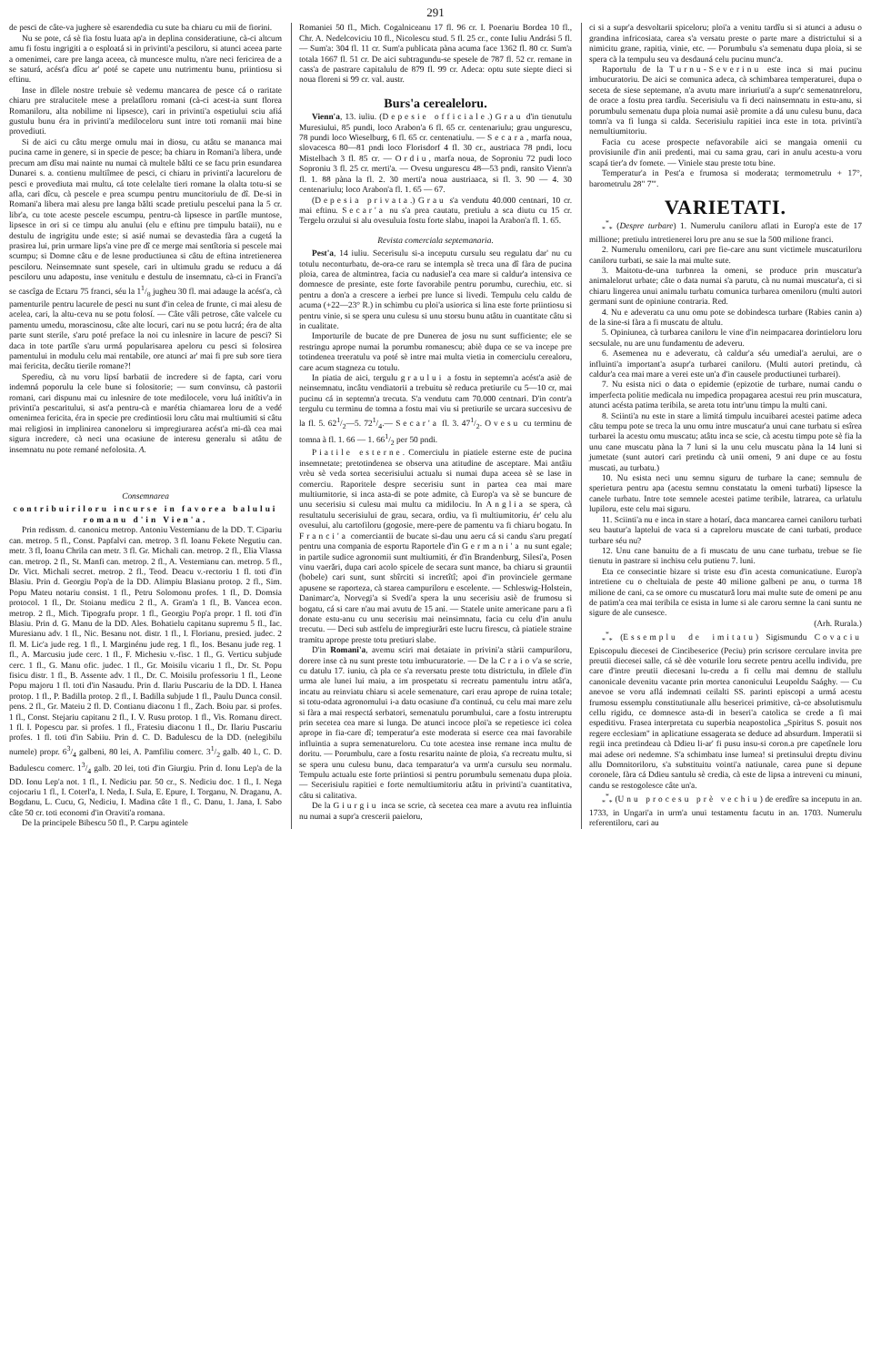291
de pesci de câte-va jughere sè esarendedia cu sute ba chiaru cu mii de fiorini.
Nu se pote, cá sè fia fostu luata ap'a in deplina consideratiune, cà-ci altcum amu fi fostu ingrigiti a o esploatá si in privinti'a pesciloru, si atunci aceea parte a omenimei, care pre langa aceea, cà muncesce multu, n'are neci fericirea de a se saturá, acést'a dîcu ar' poté se capete unu nutrimentu bunu, priintiosu si eftinu.
Inse in dîlele nostre trebuie sè vedemu mancarea de pesce cá o raritate chiaru pre stralucitele mese a prelatîloru romani (cà-ci acest-ia sunt florea Romaniloru, alta nobilime ni lipsesce), cari in privinti'a ospetiului sciu afiá gustulu bunu éra in privinti'a mediloceloru sunt intre toti romanii mai bine provediuti.
Si de aici cu câtu merge omulu mai in diosu, cu atâtu se mananca mai pucina carne in genere, si in specie de pesce; ba chiaru in Romani'a libera, unde precum am dîsu mai nainte nu numai cà multele bălti ce se facu prin esundarea Dunarei s. a. contienu multiîmee de pesci, ci chiaru in privinti'a lacureloru de pesci e provediuta mai multu, cá tote celelalte tieri romane la olalta totu-si se afla, cari dîcu, cà pescele e prea scumpu pentru muncitoriulu de dî. De-si in Romani'a libera mai alesu pre langa bălti scade pretiulu pescelui pana la 5 cr. libr'a, cu tote aceste pescele escumpu, pentru-cà lipsesce in partîle muntose, lipsesce in ori si ce timpu alu anului (elu e eftinu pre timpulu bataii), nu e destulu de ingrigitu unde este; si asié numai se devastedia fàra a cugetá la prasirea lui, prin urmare lips'a vine pre dî ce merge mai sentîtoria si pescele mai scumpu; si Domne câtu e de lesne productiunea si câtu de eftina intretienerea pesciloru. Neinsemnate sunt spesele, cari in ultimulu gradu se reducu a dá pesciloru unu adapostu, inse venitulu e destulu de insemnatu, cà-ci in Franci'a se cascîga de Ectaru 75 franci, séu la 11/8 jugheu 30 fl. mai adauge la acést'a, cà pamenturile pentru lacurele de pesci nu sunt d'in celea de frunte, ci mai alesu de acelea, cari, la altu-ceva nu se potu folosí. — Câte vâli petrose, câte valcele cu pamentu umedu, morascinosu, câte alte locuri, cari nu se potu lucrá; éra de alta parte sunt sterile, s'aru poté preface la noi cu inlesnire in lacure de pesci? Si daca in tote partîle s'aru urmá popularisarea apeloru cu pesci si folosirea pamentului in modulu celu mai rentabile, ore atunci ar' mai fi pre sub sore tiera mai fericita, decâtu tierile romane?!
Sperediu, cà nu voru lipsí barbatii de incredere si de fapta, cari voru indemná poporulu la cele bune si folositorie; — sum convinsu, cà pastorii romani, cari dispunu mai cu inlesnire de tote medilocele, voru luá initîtiv'a in privinti'a pescaritului, si ast'a pentru-cà e marétia chiamarea loru de a vedé omenimea fericita, éra in specie pre credintiosii loru câtu mai multiumiti si câtu mai religiosi in implinirea canoneloru si impregiurarea acést'a mi-dà cea mai sigura incredere, cà neci una ocasiune de interesu generalu si atâtu de insemnatu nu pote remané nefolosita. A.
Consemnarea
contribuiriloru incurse in favorea balului romanu d'in Vien'a.
Prin redissm. d. canonicu metrop. Antoniu Vestemianu de la DD. T. Cipariu can. metrop. 5 fl., Const. Papfalvi can. metrop. 3 fl. Ioanu Fekete Negutiu can. metr. 3 fl, Ioanu Chrila can metr. 3 fl. Gr. Michali can. metrop. 2 fl., Elia Vlassa can. metrop. 2 fl., St. Manfi can. metrop. 2 fl., A. Vestemianu can. metrop. 5 fl., Dr. Vict. Michali secret. metrop. 2 fl., Teod. Deacu v.-rectoriu 1 fl. toti d'in Blasiu. Prin d. Georgiu Pop'a de la DD. Alimpiu Blasianu protop. 2 fl., Sim. Popu Mateu notariu consist. 1 fl., Petru Solomonu profes. 1 fl., D. Domsia protocol. 1 fl., Dr. Stoianu medicu 2 fl., A. Gram'a 1 fl., B. Vancea econ. metrop. 2 fl., Mich. Tipografu propr. 1 fl., Georgiu Pop'a propr. 1 fl. toti d'in Blasiu. Prin d. G. Manu de la DD. Ales. Bohatielu capitanu supremu 5 fl., Iac. Muresianu adv. 1 fl., Nic. Besanu not. distr. 1 fl., I. Florianu, presied. judec. 2 fl. M. Lic'a jude reg. 1 fl., I. Marginénu jude reg. 1 fl., Ios. Besanu jude reg. 1 fl., A. Marcusiu jude cerc. 1 fl., F. Michesiu v.-fisc. 1 fl., G. Verticu subjude cerc. 1 fl., G. Manu ofic. judec. 1 fl., Gr. Moisilu vicariu 1 fl., Dr. St. Popu fisicu distr. 1 fl., B. Assente adv. 1 fl., Dr. C. Moisilu professoriu 1 fl., Leone Popu majoru 1 fl. toti d'in Nasaudu. Prin d. Ilariu Puscariu de la DD. I. Hanea protop. 1 fl., P. Badilla protop. 2 fl., I. Badilla subjude 1 fl., Paulu Dunca consil. pens. 2 fl., Gr. Mateiu 2 fl. D. Contianu diaconu 1 fl., Zach. Boiu par. si profes. 1 fl., Const. Stejariu capitanu 2 fl., I. V. Rusu protop. 1 fl., Vis. Romanu direct. 1 fl. I. Popescu par. si profes. 1 fl., Fratesiu diaconu 1 fl., Dr. Ilariu Puscariu profes. 1 fl. toti d'in Sabiiu. Prin d. C. D. Badulescu de la DD. (nelegibilu numele) propr. 63/4 galbeni, 80 lei, A. Pamfiliu comerc. 31/2 galb. 40 l., C. D. Badulescu comerc. 13/4 galb. 20 lei, toti d'in Giurgiu. Prin d. Ionu Lep'a de la DD. Ionu Lep'a not. 1 fl., I. Nediciu par. 50 cr., S. Nediciu doc. 1 fl., I. Nega cojocariu 1 fl., I. Coterl'a, I. Neda, I. Sula, E. Epure, I. Torganu, N. Draganu, A. Bogdanu, L. Cucu, G, Nediciu, I. Madina câte 1 fl., C. Danu, 1. Jana, I. Sabo câte 50 cr. toti economi d'in Oraviti'a romana.
De la principele Bibescu 50 fl., P. Carpu agintele
Romaniei 50 fl., Mich. Cogalniceanu 17 fl. 96 cr. I. Poenariu Bordea 10 fl., Chr. A. Nedelcoviciu 10 fl., Nicolescu stud. 5 fl. 25 cr., conte Iuliu Andrási 5 fl. — Sum'a: 304 fl. 11 cr. Sum'a publicata pàna acuma face 1362 fl. 80 cr. Sum'a totala 1667 fl. 51 cr. De aici subtragundu-se spesele de 787 fl. 52 cr. remane in cass'a de pastrare capitalulu de 879 fl. 99 cr. Adeca: optu sute siepte dieci si noua floreni si 99 cr. val. austr.
Burs'a cerealeloru.
Vienn'a, 13. iuliu. (Depesie officiale.) Grau d'in tienutulu Muresiului, 85 pundi, loco Arabon'a 6 fl. 65 cr. centenariulu; grau ungurescu, 78 pundi loco Wieselburg, 6 fl. 65 cr. centenatiulu. — Secara, marfa noua, slovacesca 80—81 pndi loco Florisdorf 4 fl. 30 cr., austriaca 78 pndi, locu Mistelbach 3 fl. 85 cr. — Ordiu, marfa noua, de Soproniu 72 pudi loco Soproniu 3 fl. 25 cr. merti'a. — Ovesu ungurescu 48—53 pndi, ransito Vienn'a fl. 1. 88 pàna la fl. 2. 30 merti'a noua austriaaca, si fl. 3. 90 — 4. 30 centenariulu; loco Arabon'a fl. 1. 65 — 67.
(Depesia privata.) Grau s'a vendutu 40.000 centnari, 10 cr. mai eftinu. Secar'a nu s'a prea cautatu, pretiulu a sca diutu cu 15 cr. Tergelu orzului si alu ovesuluia fostu forte slabu, inapoi la Arabon'a fl. 1. 65.
Revista comerciala septemanaria.
Pest'a, 14 iuliu. Secerisulu si-a inceputu cursulu seu regulatu dar' nu cu totulu neconturbatu, de-ora-ce raru se intempla sè treca una dî fàra de pucina ploia, carea de altmintrea, facia cu nadusiel'a cea mare si caldur'a intensiva ce domnesce de presinte, este forte favorabile pentru porumbu, curechiu, etc. si pentru a don'a a crescere a ierbei pre lunce si livedi. Tempulu celu caldu de acuma (+22—23° R.) in schimbu cu ploi'a usiorica si lina este forte priintiosu si pentru vinie, si se spera unu culesu si unu storsu bunu atâtu in cuantitate câtu si in cualitate.
Importurile de bucate de pre Dunerea de josu nu sunt sufficiente; ele se restringu aprope numai la porumbu romanescu; abiè dupa ce se va incepe pre totindenea treeratulu va poté sè intre mai multa vietia in comerciulu cerealoru, care acum stagneza cu totulu.
In piatia de aici, tergulu graului a fostu in septemn'a acést'a asiè de neinsemnatu, incâtu vendiatorii a trebuitu sè reduca pretiurile cu 5—10 cr, mai pucinu cá in septemn'a trecuta. S'a vendutu cam 70.000 centnari. D'in contr'a tergulu cu terminu de tomna a fostu mai viu si pretiurile se urcara succesivu de la fl. 5. 621/2—5. 721/4.— Secar'a fl. 3. 471/2. Ovesu cu terminu de tomna à fl. 1. 66 — 1. 661/2 per 50 pndi.
Piatile esterne. Comerciulu in piatiele esterne este de pucina insemnetate; pretotindenea se observa una atitudine de asceptare. Mai antâiu vrèu sè veda sortea secerisiului actualu si numai dupa aceea sè se lase in comerciu. Raporitele despre secerisiu sunt in partea cea mai mare multiumitorie, si inca asta-di se pote admite, cà Europ'a va sè se buncure de unu secerisiu si culesu mai multu ca midilociu. In Anglia se spera, cà resultatulu secerisiului de grau, secara, ordiu, va fi multiumitoriu, ér' celu alu ovesului, alu cartofiloru (gogosie, mere-pere de pamentu va fi chiaru bogatu. In Franci'a comerciantii de bucate si-dau unu aeru cá si candu s'aru pregatí pentru una compania de esportu Raportele d'in Germani'a nu sunt egale; in partile sudice agronomii sunt multiumiti, ér d'in Brandenburg, Silesi'a, Posen vinu vaerări, dupa cari acolo spicele de secara sunt mance, ba chiaru si grauntii (bobele) cari sunt, sunt sbîrciti si incretîtî; apoi d'in provinciele germane apusene se raporteza, cà starea campuriloru e escelente. — Schleswig-Holstein, Danimarc'a, Norvegi'a si Svedi'a spera la unu secerisiu asiè de frumosu si bogatu, cá si care n'au mai avutu de 15 ani. — Statele unite americane paru a fi donate estu-anu cu unu secerisiu mai neinsimnatu, facia cu celu d'in anulu trecutu. — Deci sub astfelu de impregiurări este lucru firescu, cà piatiele straine tramitu aprope preste totu pretiuri slabe.
D'in Romani'a, avemu sciri mai detaiate in privini'a stàrii campuriloru, dorere inse cà nu sunt preste totu imbucuratorie. — De la Craiov'a se scrie, cu datulu 17. iuniu, cà pla ce s'a reversatu preste totu districtulu, in dîlele d'in urma ale lunei lui maiu, a im prospetatu si recreatu pamentulu intru atât'a, incatu au reinviatu chiaru si acele semenature, cari erau aprope de ruina totale; si totu-odata agronomului i-a datu ocasiune d'a continuá, cu celu mai mare zelu si fàra a mai respectá serbatori, semenatulu porumbului, care a fostu intreruptu prin secetea cea mare si lunga. De atunci incoce ploi'a se repetiesce ici colea aprope in fia-care dî; temperatur'a este moderata si eserce cea mai favorabile influintia a supra semenatureloru. Cu tote acestea inse remane inca multu de doritu. — Porumbulu, care a fostu resaritu nainte de ploia, s'a recreatu multu, si se spera unu culesu bunu, daca temparatur'a va urm'a cursulu seu normalu. Tempulu actualu este forte priintiosi si pentru porumbulu semenatu dupa ploia. — Secerisiulu rapitiei e forte nemultiumitoriu atâtu in privinti'a cuantitativa, câtu si calitativa.
De la Giurgiu inca se scrie, cà secetea cea mare a avutu rea influintia nu numai a supr'a crescerii paieloru,
ci si a supr'a desvoltarii spiceloru; ploi'a a venitu tardîu si si atunci a adusu o grandina infricosiata, carea s'a versatu preste o parte mare a districtului si a nimicitu grane, rapitia, vinie, etc. — Porumbulu s'a semenatu dupa ploia, si se spera cà la tempulu seu va desdauná celu pucinu munc'a.
Raportulu de la Turnu-Severinu este inca si mai pucinu imbucuratoriu. De aici se comunica adeca, cà schimbarea temperaturei, dupa o seceta de siese septemane, n'a avutu mare inriuriuti'a a supr'c semenatnreloru, de orace a fostu prea tardîu. Secerisiulu va fi deci nainsemnatu in estu-anu, si porumbulu semenatu dupa ploia numai asiè promite a dá unu culesu bunu, daca tomn'a va fi lunga si calda. Secerisiulu rapitiei inca este in tota. privinti'a nemultiumitoriu.
Facia cu acese prospecte nefavorabile aici se mangaia omenii cu provisiunile d'in anii predenti, mai cu sama grau, cari in anulu acestu-a voru scapá tier'a dv fomete. — Viniele stau preste totu bine.
Temperatur'a in Pest'a e frumosa si moderata; termometrulu + 17°, barometrulu 28" 7'".
VARIETATI.
<sub>*</sub><sup>*</sup><sub>*</sub> (Despre turbare) 1. Numerulu caniloru aflati in Europ'a este de 17 millione; pretiulu intretienerei loru pre anu se sue la 500 milione franci.
2. Numerulu omeniloru, cari pre fie-care anu sunt victimele muscaturiloru caniloru turbati, se saie la mai multe sute.
3. Maitotu-de-una turbnrea la omeni, se produce prin muscatur'a animalelorut urbate; câte o data numai s'a parutu, cà nu numai muscatur'a, ci si chiaru lingerea unui animalu turbatu comunica turbarea omeniloru (multi autori germani sunt de opiniune contraria. Red.
4. Nu e adeveratu ca unu omu pote se dobindesca turbare (Rabies canin a) de la sine-si fàra a fi muscatu de altulu.
5. Opiniunea, cà turbarea caniloru le vine d'in neimpacarea dorintieloru loru secsulale, nu are unu fundamentu de adeveru.
6. Asemenea nu e adeveratu, cà caldur'a séu umedial'a aerului, are o influinti'a important'a asupr'a turbarei caniloru. (Multi autori pretindu, cà caldur'a cea mai mare a verei este un'a d'in causele productiunei turbarei).
7. Nu esista nici o data o epidemie (epizotie de turbare, numai candu o imperfecta politie medicala nu impedica propagarea acestui reu prin muscatura, atunci acésta patima teribila, se areta totu intr'unu timpu la multi cani.
8. Sciinti'a nu este in stare a limitá timpulu incuibarei acestei patime adeca câtu tempu pote se treca la unu omu intre muscatur'a unui cane turbatu si esîrea turbarei la acestu omu muscatu; atâtu inca se scie, cà acestu timpu pote sè fia la unu cane muscatu pàna la 7 luni si la unu celu muscatu pàna la 14 luni si jumetate (sunt autori cari pretindu cà unii omeni, 9 ani dupe ce au fostu muscati, au turbatu.)
10. Nu esista neci unu semnu siguru de turbare la cane; semnulu de sperietura pentru apa (acestu semnu constatatu la omeni turbati) lipsesce la canele turbatu. Intre tote semnele acestei patime teribile, latrarea, ca urlatulu lupiloru, este celu mai siguru.
11. Sciinti'a nu e inca in stare a hotarí, daca mancarea carnei caniloru turbati seu bautur'a laptelui de vaca si a capreloru muscate de cani turbati, produce turbare séu nu?
12. Unu cane banuitu de a fi muscatu de unu cane turbatu, trebue se fie tienutu in pastrare si inchisu celu putienu 7. luni.
Eta ce consecintie bizare si triste esu d'in acesta comunicatiune. Europ'a intretiene cu o cheltuiala de peste 40 milione galbeni pe anu, o turma 18 milione de cani, ca se omore cu muscatură loru mai multe sute de omeni pe anu de patim'a cea mai teribila ce esista in lume si ale caroru semne la cani suntu ne sigure de ale cunsesce.
(Arh. Rurala.)
<sub>*</sub><sup>*</sup><sub>*</sub> (Essemplu de imitatu) Sigismundu Covaciu Episcopulu diecesei de Cincibeserice (Peciu) prin scrisore cerculare invita pre preutii diecesei salle, cá sè dèe voturile loru secrete pentru acellu individu, pre care d'intre preutii diecesani lu-credu a fi cellu mai demnu de stallulu canonicale devenitu vacante prin mortea canonicului Leupoldu Saághy. — Cu anevoe se voru aflá indemnati ceilalti SS. parinti episcopi a urmá acestu frumosu essemplu constitutiunale allu besericei primitive, cà-ce absolutismulu cellu rigidu, ce domnesce asta-di in beseri'a catolica se crede a fi mai espeditivu. Frasea interpretata cu superbia neapostolica „Spiritus S. posuit nos regere ecclesiam" in aplicatiune essagerata se deduce ad absurdum. Imperatii si regii inca pretindeau cà Ddieu li-ar' fi pusu insu-si coron.a pre capetînele loru mai adese ori nedemne. S'a schimbatu inse lumea! si pretinsului dreptu divinu allu Domnitoriloru, s'a substituitu vointi'a natiunale, carea pune si depune coronele, fàra cá Ddieu santulu sè credia, cà este de lipsa a intreveni cu minuni, candu se restogolesce câte un'a.
<sub>*</sub><sup>*</sup><sub>*</sub> (Unu procesu prè vechiu) de eredîre sa inceputu in an. 1733, in Ungari'a in urm'a unui testamentu facutu in an. 1703. Numerulu referentiloru, cari au